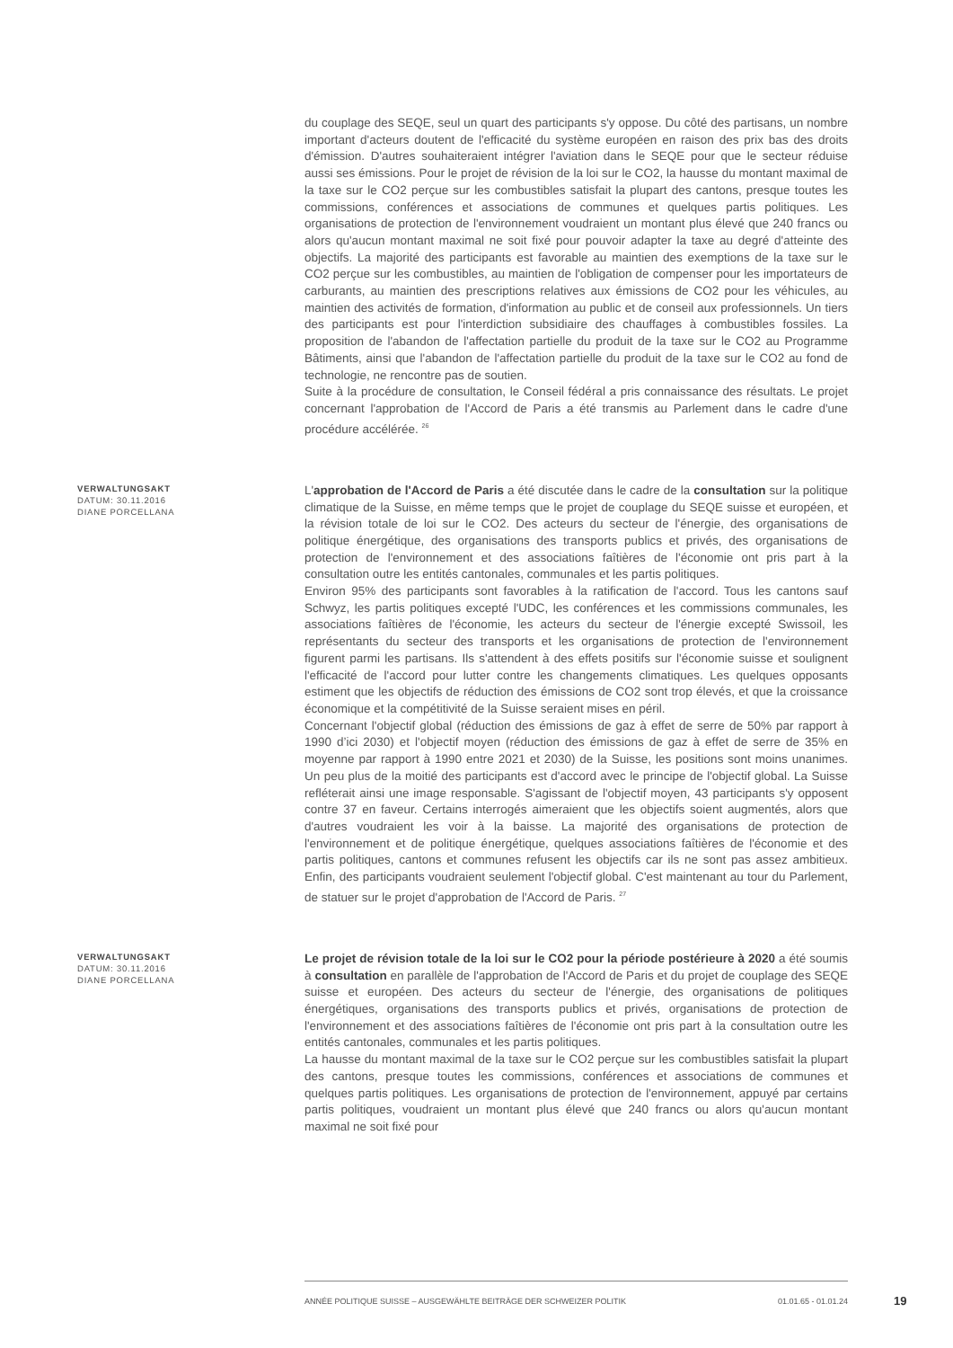du couplage des SEQE, seul un quart des participants s'y oppose. Du côté des partisans, un nombre important d'acteurs doutent de l'efficacité du système européen en raison des prix bas des droits d'émission. D'autres souhaiteraient intégrer l'aviation dans le SEQE pour que le secteur réduise aussi ses émissions. Pour le projet de révision de la loi sur le CO2, la hausse du montant maximal de la taxe sur le CO2 perçue sur les combustibles satisfait la plupart des cantons, presque toutes les commissions, conférences et associations de communes et quelques partis politiques. Les organisations de protection de l'environnement voudraient un montant plus élevé que 240 francs ou alors qu'aucun montant maximal ne soit fixé pour pouvoir adapter la taxe au degré d'atteinte des objectifs. La majorité des participants est favorable au maintien des exemptions de la taxe sur le CO2 perçue sur les combustibles, au maintien de l'obligation de compenser pour les importateurs de carburants, au maintien des prescriptions relatives aux émissions de CO2 pour les véhicules, au maintien des activités de formation, d'information au public et de conseil aux professionnels. Un tiers des participants est pour l'interdiction subsidiaire des chauffages à combustibles fossiles. La proposition de l'abandon de l'affectation partielle du produit de la taxe sur le CO2 au Programme Bâtiments, ainsi que l'abandon de l'affectation partielle du produit de la taxe sur le CO2 au fond de technologie, ne rencontre pas de soutien.
Suite à la procédure de consultation, le Conseil fédéral a pris connaissance des résultats. Le projet concernant l'approbation de l'Accord de Paris a été transmis au Parlement dans le cadre d'une procédure accélérée. <sup>26</sup>
VERWALTUNGSAKT
DATUM: 30.11.2016
DIANE PORCELLANA
L'approbation de l'Accord de Paris a été discutée dans le cadre de la consultation sur la politique climatique de la Suisse, en même temps que le projet de couplage du SEQE suisse et européen, et la révision totale de loi sur le CO2. Des acteurs du secteur de l'énergie, des organisations de politique énergétique, des organisations des transports publics et privés, des organisations de protection de l'environnement et des associations faîtières de l'économie ont pris part à la consultation outre les entités cantonales, communales et les partis politiques.
Environ 95% des participants sont favorables à la ratification de l'accord. Tous les cantons sauf Schwyz, les partis politiques excepté l'UDC, les conférences et les commissions communales, les associations faîtières de l'économie, les acteurs du secteur de l'énergie excepté Swissoil, les représentants du secteur des transports et les organisations de protection de l'environnement figurent parmi les partisans. Ils s'attendent à des effets positifs sur l'économie suisse et soulignent l'efficacité de l'accord pour lutter contre les changements climatiques. Les quelques opposants estiment que les objectifs de réduction des émissions de CO2 sont trop élevés, et que la croissance économique et la compétitivité de la Suisse seraient mises en péril.
Concernant l'objectif global (réduction des émissions de gaz à effet de serre de 50% par rapport à 1990 d’ici 2030) et l'objectif moyen (réduction des émissions de gaz à effet de serre de 35% en moyenne par rapport à 1990 entre 2021 et 2030) de la Suisse, les positions sont moins unanimes. Un peu plus de la moitié des participants est d'accord avec le principe de l'objectif global. La Suisse refléterait ainsi une image responsable. S'agissant de l'objectif moyen, 43 participants s'y opposent contre 37 en faveur. Certains interrogés aimeraient que les objectifs soient augmentés, alors que d'autres voudraient les voir à la baisse. La majorité des organisations de protection de l'environnement et de politique énergétique, quelques associations faîtières de l'économie et des partis politiques, cantons et communes refusent les objectifs car ils ne sont pas assez ambitieux. Enfin, des participants voudraient seulement l'objectif global. C'est maintenant au tour du Parlement, de statuer sur le projet d'approbation de l'Accord de Paris. <sup>27</sup>
VERWALTUNGSAKT
DATUM: 30.11.2016
DIANE PORCELLANA
Le projet de révision totale de la loi sur le CO2 pour la période postérieure à 2020 a été soumis à consultation en parallèle de l'approbation de l'Accord de Paris et du projet de couplage des SEQE suisse et européen. Des acteurs du secteur de l'énergie, des organisations de politiques énergétiques, organisations des transports publics et privés, organisations de protection de l'environnement et des associations faîtières de l'économie ont pris part à la consultation outre les entités cantonales, communales et les partis politiques.
La hausse du montant maximal de la taxe sur le CO2 perçue sur les combustibles satisfait la plupart des cantons, presque toutes les commissions, conférences et associations de communes et quelques partis politiques. Les organisations de protection de l'environnement, appuyé par certains partis politiques, voudraient un montant plus élevé que 240 francs ou alors qu'aucun montant maximal ne soit fixé pour
ANNÉE POLITIQUE SUISSE – AUSGEWÄHLTE BEITRÄGE DER SCHWEIZER POLITIK 01.01.65 - 01.01.24
19